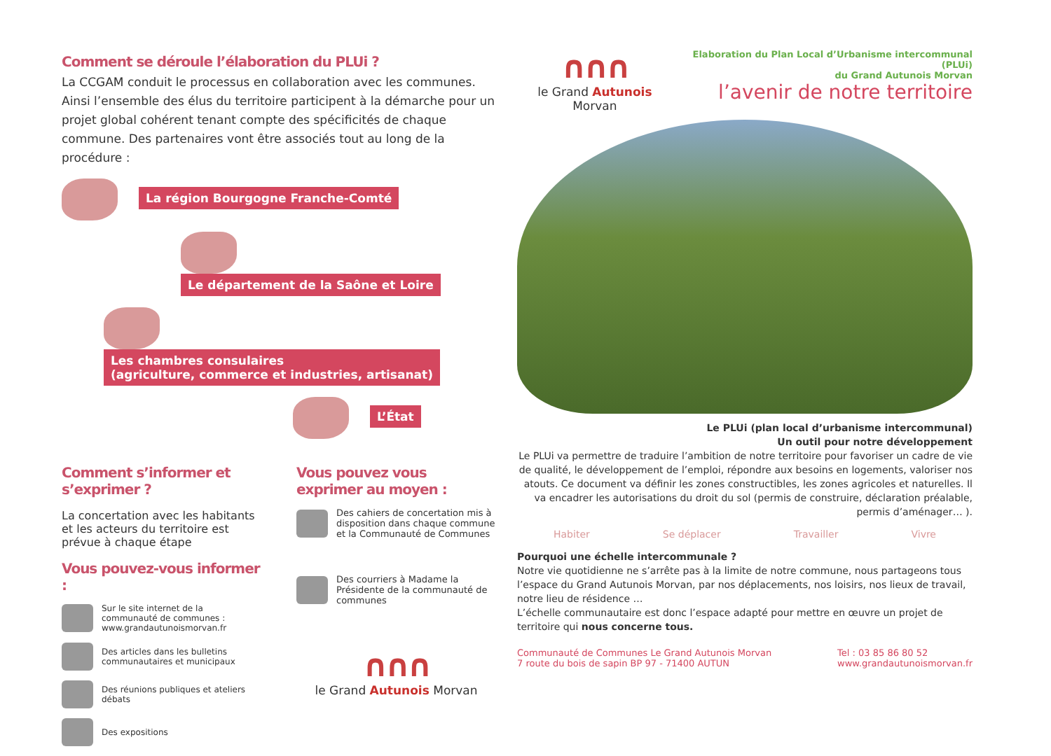Comment se déroule l’élaboration du PLUi ?
La CCGAM conduit le processus en collaboration avec les communes. Ainsi l’ensemble des élus du territoire participent à la démarche pour un projet global cohérent tenant compte des spécificités de chaque commune. Des partenaires vont être associés tout au long de la procédure :
La région Bourgogne Franche-Comté
Le département de la Saône et Loire
Les chambres consulaires
(agriculture, commerce et industries, artisanat)
L’État
Comment s’informer et s’exprimer ?
La concertation avec les habitants et les acteurs du territoire est prévue à chaque étape
Vous pouvez-vous informer :
Sur le site internet de la communauté de communes : www.grandautunoismorvan.fr
Des articles dans les bulletins communautaires et municipaux
Des réunions publiques et ateliers débats
Des expositions
Vous pouvez vous exprimer au moyen :
Des cahiers de concertation mis à disposition dans chaque commune et la Communauté de Communes
Des courriers à Madame la Présidente de la communauté de communes
∩∩∩
le Grand Autunois Morvan
∩∩∩
le Grand Autunois Morvan
Elaboration du Plan Local d’Urbanisme intercommunal (PLUi)
du Grand Autunois Morvan
l’avenir de notre territoire
Le PLUi (plan local d’urbanisme intercommunal)
Un outil pour notre développement
Le PLUi va permettre de traduire l’ambition de notre territoire pour favoriser un cadre de vie de qualité, le développement de l’emploi, répondre aux besoins en logements, valoriser nos atouts. Ce document va définir les zones constructibles, les zones agricoles et naturelles. Il va encadrer les autorisations du droit du sol (permis de construire, déclaration préalable, permis d’aménager… ).
Habiter Se déplacer Travailler Vivre
Pourquoi une échelle intercommunale ?
Notre vie quotidienne ne s’arrête pas à la limite de notre commune, nous partageons tous l’espace du Grand Autunois Morvan, par nos déplacements, nos loisirs, nos lieux de travail, notre lieu de résidence …
L’échelle communautaire est donc l’espace adapté pour mettre en œuvre un projet de territoire qui nous concerne tous.
Communauté de Communes Le Grand Autunois Morvan
7 route du bois de sapin BP 97 - 71400 AUTUN
Tel : 03 85 86 80 52
www.grandautunoismorvan.fr